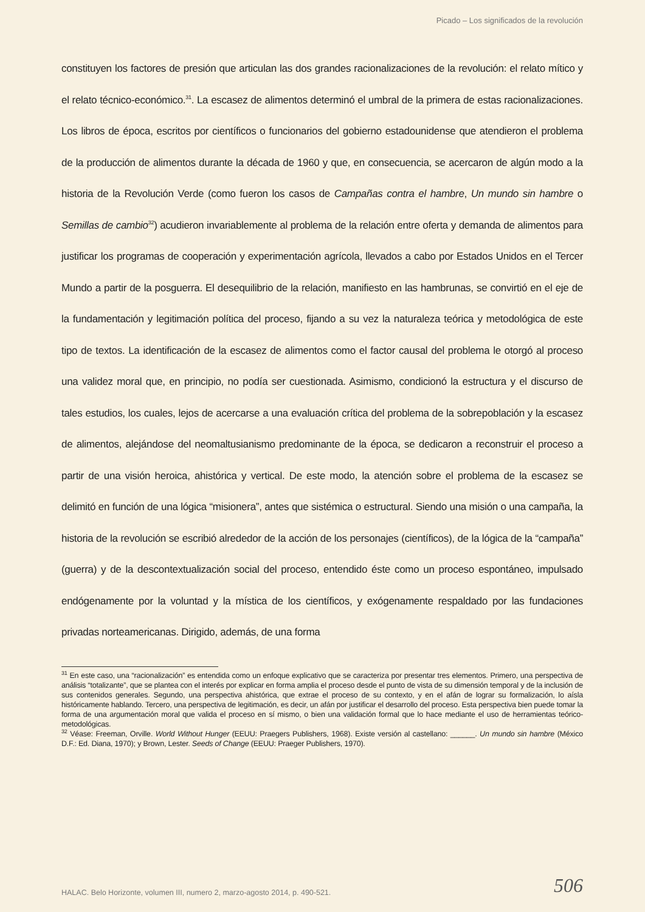Picado – Los significados de la revolución
constituyen los factores de presión que articulan las dos grandes racionalizaciones de la revolución: el relato mítico y el relato técnico-económico.<sup>31</sup>. La escasez de alimentos determinó el umbral de la primera de estas racionalizaciones. Los libros de época, escritos por científicos o funcionarios del gobierno estadounidense que atendieron el problema de la producción de alimentos durante la década de 1960 y que, en consecuencia, se acercaron de algún modo a la historia de la Revolución Verde (como fueron los casos de Campañas contra el hambre, Un mundo sin hambre o Semillas de cambio<sup>32</sup>) acudieron invariablemente al problema de la relación entre oferta y demanda de alimentos para justificar los programas de cooperación y experimentación agrícola, llevados a cabo por Estados Unidos en el Tercer Mundo a partir de la posguerra. El desequilibrio de la relación, manifiesto en las hambrunas, se convirtió en el eje de la fundamentación y legitimación política del proceso, fijando a su vez la naturaleza teórica y metodológica de este tipo de textos. La identificación de la escasez de alimentos como el factor causal del problema le otorgó al proceso una validez moral que, en principio, no podía ser cuestionada. Asimismo, condicionó la estructura y el discurso de tales estudios, los cuales, lejos de acercarse a una evaluación crítica del problema de la sobrepoblación y la escasez de alimentos, alejándose del neomaltusianismo predominante de la época, se dedicaron a reconstruir el proceso a partir de una visión heroica, ahistórica y vertical. De este modo, la atención sobre el problema de la escasez se delimitó en función de una lógica “misionera”, antes que sistémica o estructural. Siendo una misión o una campaña, la historia de la revolución se escribió alrededor de la acción de los personajes (científicos), de la lógica de la “campaña” (guerra) y de la descontextualización social del proceso, entendido éste como un proceso espontáneo, impulsado endógenamente por la voluntad y la mística de los científicos, y exógenamente respaldado por las fundaciones privadas norteamericanas. Dirigido, además, de una forma
<sup>31</sup> En este caso, una “racionalización” es entendida como un enfoque explicativo que se caracteriza por presentar tres elementos. Primero, una perspectiva de análisis “totalizante”, que se plantea con el interés por explicar en forma amplia el proceso desde el punto de vista de su dimensión temporal y de la inclusión de sus contenidos generales. Segundo, una perspectiva ahistórica, que extrae el proceso de su contexto, y en el afán de lograr su formalización, lo aísla históricamente hablando. Tercero, una perspectiva de legitimación, es decir, un afán por justificar el desarrollo del proceso. Esta perspectiva bien puede tomar la forma de una argumentación moral que valida el proceso en sí mismo, o bien una validación formal que lo hace mediante el uso de herramientas teórico-metodológicas.
<sup>32</sup> Véase: Freeman, Orville. World Without Hunger (EEUU: Praegers Publishers, 1968). Existe versión al castellano: ______. Un mundo sin hambre (México D.F.: Ed. Diana, 1970); y Brown, Lester. Seeds of Change (EEUU: Praeger Publishers, 1970).
HALAC. Belo Horizonte, volumen III, numero 2, marzo-agosto 2014, p. 490-521.
506